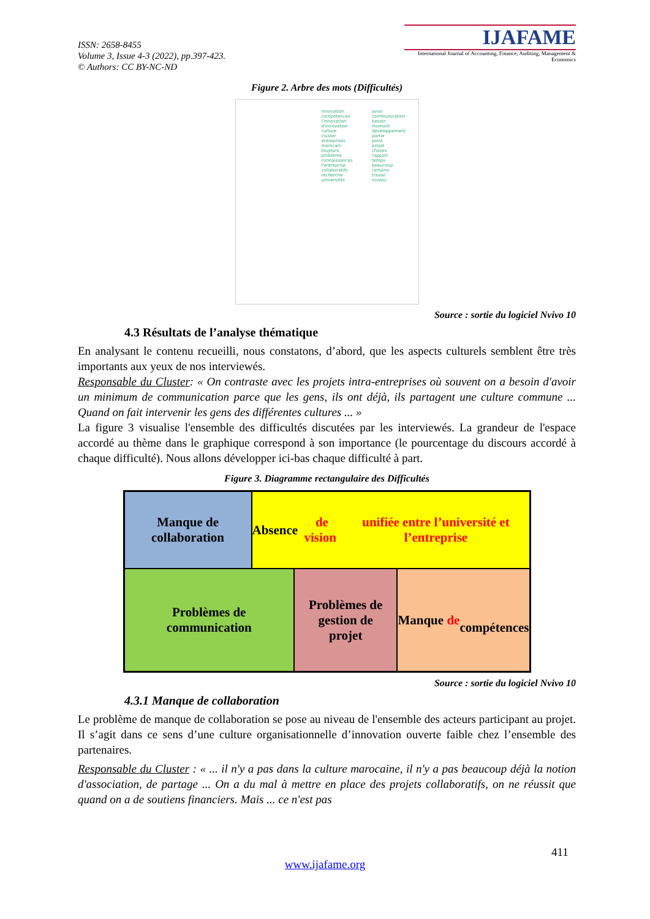ISSN: 2658-8455
Volume 3, Issue 4-3 (2022), pp.397-423.
© Authors: CC BY-NC-ND
IJAFAME
International Journal of Accounting, Finance, Auditing, Management & Economics
Figure 2. Arbre des mots (Difficultés)
innovation
compétences
l'innovation
d'innovation
culture
cluster
entreprises
marocain
toujours
problème
connaissances
l'entreprise
collaboratifs
recherche
universités
avoir
communication
besoin
moment
développement
partie
point
projet
choses
rapport
temps
beaucoup
certains
travail
niveau
Source : sortie du logiciel Nvivo 10
4.3 Résultats de l’analyse thématique
En analysant le contenu recueilli, nous constatons, d’abord, que les aspects culturels semblent être très importants aux yeux de nos interviewés.
Responsable du Cluster: « On contraste avec les projets intra-entreprises où souvent on a besoin d'avoir un minimum de communication parce que les gens, ils ont déjà, ils partagent une culture commune ... Quand on fait intervenir les gens des différentes cultures ... »
La figure 3 visualise l'ensemble des difficultés discutées par les interviewés. La grandeur de l'espace accordé au thème dans le graphique correspond à son importance (le pourcentage du discours accordé à chaque difficulté). Nous allons développer ici-bas chaque difficulté à part.
Figure 3. Diagramme rectangulaire des Difficultés
Manque de
collaboration
Absence de vision
unifiée entre l’université et l’entreprise
Problèmes de
communication
Problèmes de
gestion de
projet
Manque de
compétences
Source : sortie du logiciel Nvivo 10
4.3.1 Manque de collaboration
Le problème de manque de collaboration se pose au niveau de l'ensemble des acteurs participant au projet. Il s’agit dans ce sens d’une culture organisationnelle d’innovation ouverte faible chez l’ensemble des partenaires.
Responsable du Cluster : « ... il n'y a pas dans la culture marocaine, il n'y a pas beaucoup déjà la notion d'association, de partage ... On a du mal à mettre en place des projets collaboratifs, on ne réussit que quand on a de soutiens financiers. Mais ... ce n'est pas
411
www.ijafame.org